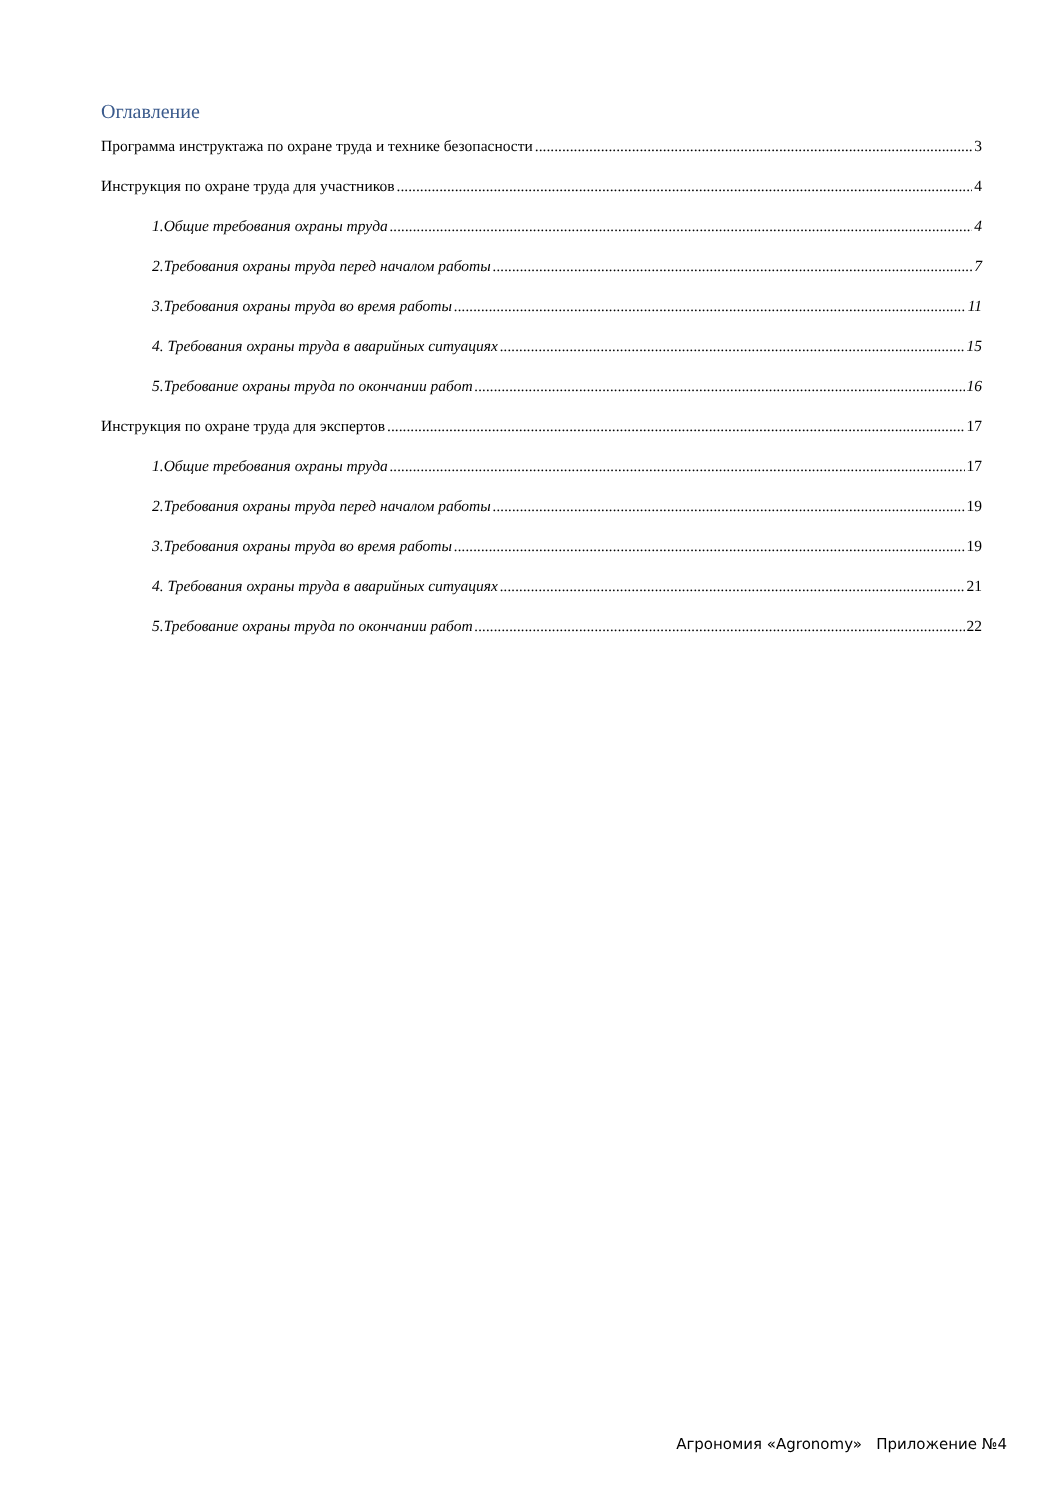Оглавление
Программа инструктажа по охране труда и технике безопасности 3
Инструкция по охране труда для участников 4
1.Общие требования охраны труда 4
2.Требования охраны труда перед началом работы 7
3.Требования охраны труда во время работы 11
4. Требования охраны труда в аварийных ситуациях 15
5.Требование охраны труда по окончании работ 16
Инструкция по охране труда для экспертов 17
1.Общие требования охраны труда 17
2.Требования охраны труда перед началом работы 19
3.Требования охраны труда во время работы 19
4. Требования охраны труда в аварийных ситуациях 21
5.Требование охраны труда по окончании работ 22
Агрономия «Agronomy» Приложение №4